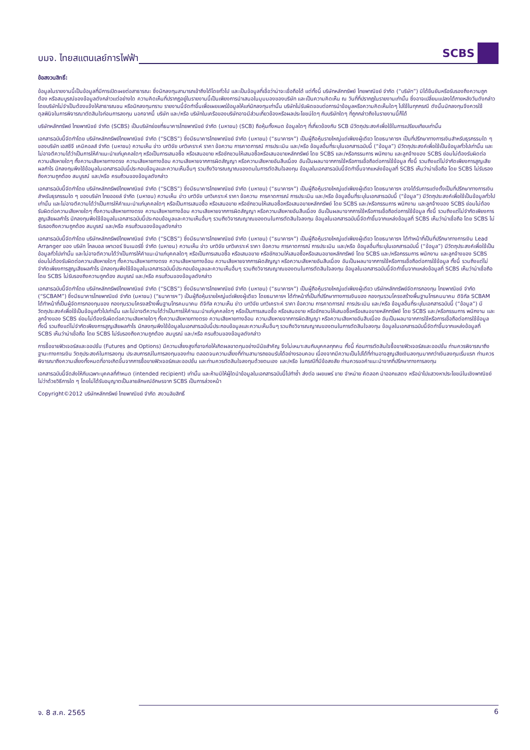บมจ. ไทยสแตนเลย์การไฟฟ้า
SCBS
ข้อสงวนสิทธิ์:
ข้อมูลในรายงานนี้เป็นข้อมูลที่มีการเปิดเผยต่อสาธารณะ ซึ่งนักลงทุนสามารถเข้าถึงได้โดยทั่วไป และเป็นข้อมูลที่เชื่อว่าน่าจะเชื่อถือได้ แต่ทั้งนี้ บริษัทหลักทรัพย์ ไทยพาณิชย์ จำกัด (“บริษัท”) มิได้ยืนยันหรือรับรองถึงความถูกต้อง หรือสมบูรณ์ของข้อมูลดังกล่าวแต่อย่างใด ความคิดเห็นที่ปรากฏอยู่ในรายงานนี้เป็นเพียงการนำเสนอในมุมมองของบริษัท และเป็นความคิดเห็น ณ วันที่ที่ปรากฏในรายงานเท่านั้น ซึ่งอาจเปลี่ยนแปลงได้ภายหลังวันดังกล่าว โดยบริษัทไม่จำเป็นต้องแจ้งให้สาธารณชน หรือนักลงทุนทราบ รายงานนี้จัดทำขึ้นเพื่อเผยแพร่ข้อมูลให้แก่นักลงทุนเท่านั้น บริษัทไม่รับผิดชอบต่อการนำข้อมูลหรือความคิดเห็นใดๆ ไปใช้ในทุกกรณี ดังนั้นนักลงทุนจึงควรใช้ดุลพินิจในการพิจารณาตัดสินใจก่อนการลงทุน นอกจากนี้ บริษัท และ/หรือ บริษัทในเครือของบริษัทอาจมีส่วนเกี่ยวข้องหรือผลประโยชน์ใดๆ กับบริษัทใดๆ ที่ถูกกล่าวถึงในรายงานนี้ก็ได้
บริษัทหลักทรัพย์ ไทยพาณิชย์ จำกัด (SCBS) เป็นบริษัทย่อยที่ธนาคารไทยพาณิชย์ จำกัด (มหาชน) (SCB) ถือหุ้นทั้งหมด ข้อมูลใดๆ ที่เกี่ยวข้องกับ SCB มีวัตถุประสงค์เพื่อใช้ในการเปรียบเทียบเท่านั้น
เอกสารฉบับนี้จัดทำโดย บริษัทหลักทรัพย์ไทยพาณิชย์ จำกัด (“SCBS”) ซึ่งมีธนาคารไทยพาณิชย์ จำกัด (มหาชน) (“ธนาคารฯ”) เป็นผู้ถือหุ้นรายใหญ่แต่เพียงผู้เดียว โดยธนาคารฯ เป็นที่ปรึกษาทางการเงินสำหรับธุรกรรมใด ๆ ของบริษัท เอสซีจี เคมิคอลส์ จำกัด (มหาชน) ความเห็น ข่าว บทวิจัย บทวิเคราะห์ ราคา ข้อความ การคาดการณ์ การประเมิน และ/หรือ ข้อมูลอื่นที่ระบุในเอกสารฉบับนี้ (“ข้อมูล”) มีวัตถุประสงค์เพื่อใช้เป็นข้อมูลทั่วไปเท่านั้น และไม่อาจตีความได้ว่าเป็นการให้คำแนะนำแก่บุคคลใดๆ หรือเป็นการเสนอซื้อ หรือเสนอขาย หรือชักชวนให้เสนอซื้อหรือเสนอขายหลักทรัพย์ โดย SCBS และ/หรือกรรมการ พนักงาน และลูกจ้างของ SCBS ย่อมไม่ต้องรับผิดต่อความเสียหายใดๆ ทั้งความเสียหายทางตรง ความเสียหายทางอ้อม ความเสียหายจากการผิดสัญญา หรือความเสียหายอันสืบเนื่อง อันเป็นผลมาจากการใช้หรือการเชื่อถือต่อการใช้ข้อมูล ทั้งนี้ รวมถึงแต่ไม่จำกัดเพียงการสูญเสียผลกำไร นักลงทุนพึงใช้ข้อมูลในเอกสารฉบับนี้ประกอบข้อมูลและความเห็นอื่นๆ รวมถึงวิจารณญาณของตนในการตัดสินใจลงทุน ข้อมูลในเอกสารฉบับนี้จัดทำขึ้นจากแหล่งข้อมูลที่ SCBS เห็นว่าน่าเชื่อถือ โดย SCBS ไม่รับรองถึงความถูกต้อง สมบูรณ์ และ/หรือ ครบถ้วนของข้อมูลดังกล่าว
เอกสารฉบับนี้จัดทำโดย บริษัทหลักทรัพย์ไทยพาณิชย์ จำกัด (“SCBS”) ซึ่งมีธนาคารไทยพาณิชย์ จำกัด (มหาชน) (“ธนาคารฯ”) เป็นผู้ถือหุ้นรายใหญ่แต่เพียงผู้เดียว โดยธนาคารฯ อาจได้รับการแต่งตั้งเป็นที่ปรึกษาทางการเงินสำหรับธุรกรรมใด ๆ ของบริษัท ไทยออยล์ จำกัด (มหาชน) ความเห็น ข่าว บทวิจัย บทวิเคราะห์ ราคา ข้อความ การคาดการณ์ การประเมิน และ/หรือ ข้อมูลอื่นที่ระบุในเอกสารฉบับนี้ (“ข้อมูล”) มีวัตถุประสงค์เพื่อใช้เป็นข้อมูลทั่วไปเท่านั้น และไม่อาจตีความได้ว่าเป็นการให้คำแนะนำแก่บุคคลใดๆ หรือเป็นการเสนอซื้อ หรือเสนอขาย หรือชักชวนให้เสนอซื้อหรือเสนอขายหลักทรัพย์ โดย SCBS และ/หรือกรรมการ พนักงาน และลูกจ้างของ SCBS ย่อมไม่ต้องรับผิดต่อความเสียหายใดๆ ทั้งความเสียหายทางตรง ความเสียหายทางอ้อม ความเสียหายจากการผิดสัญญา หรือความเสียหายอันสืบเนื่อง อันเป็นผลมาจากการใช้หรือการเชื่อถือต่อการใช้ข้อมูล ทั้งนี้ รวมถึงแต่ไม่จำกัดเพียงการสูญเสียผลกำไร นักลงทุนพึงใช้ข้อมูลในเอกสารฉบับนี้ประกอบข้อมูลและความเห็นอื่นๆ รวมถึงวิจารณญาณของตนในการตัดสินใจลงทุน ข้อมูลในเอกสารฉบับนี้จัดทำขึ้นจากแหล่งข้อมูลที่ SCBS เห็นว่าน่าเชื่อถือ โดย SCBS ไม่รับรองถึงความถูกต้อง สมบูรณ์ และ/หรือ ครบถ้วนของข้อมูลดังกล่าว
เอกสารฉบับนี้จัดทำโดย บริษัทหลักทรัพย์ไทยพาณิชย์ จำกัด (“SCBS”) ซึ่งมีธนาคารไทยพาณิชย์ จำกัด (มหาชน) (“ธนาคารฯ”) เป็นผู้ถือหุ้นรายใหญ่แต่เพียงผู้เดียว โดยธนาคารฯ ได้ทำหน้าที่เป็นที่ปรึกษาทางการเงิน Lead Arranger ของ บริษัท โกลบอล เพาเวอร์ ซินเนอร์ยี่ จำกัด (มหาชน) ความเห็น ข่าว บทวิจัย บทวิเคราะห์ ราคา ข้อความ การคาดการณ์ การประเมิน และ/หรือ ข้อมูลอื่นที่ระบุในเอกสารฉบับนี้ (“ข้อมูล”) มีวัตถุประสงค์เพื่อใช้เป็นข้อมูลทั่วไปเท่านั้น และไม่อาจตีความได้ว่าเป็นการให้คำแนะนำแก่บุคคลใดๆ หรือเป็นการเสนอซื้อ หรือเสนอขาย หรือชักชวนให้เสนอซื้อหรือเสนอขายหลักทรัพย์ โดย SCBS และ/หรือกรรมการ พนักงาน และลูกจ้างของ SCBS ย่อมไม่ต้องรับผิดต่อความเสียหายใดๆ ทั้งความเสียหายทางตรง ความเสียหายทางอ้อม ความเสียหายจากการผิดสัญญา หรือความเสียหายอันสืบเนื่อง อันเป็นผลมาจากการใช้หรือการเชื่อถือต่อการใช้ข้อมูล ทั้งนี้ รวมถึงแต่ไม่จำกัดเพียงการสูญเสียผลกำไร นักลงทุนพึงใช้ข้อมูลในเอกสารฉบับนี้ประกอบข้อมูลและความเห็นอื่นๆ รวมถึงวิจารณญาณของตนในการตัดสินใจลงทุน ข้อมูลในเอกสารฉบับนี้จัดทำขึ้นจากแหล่งข้อมูลที่ SCBS เห็นว่าน่าเชื่อถือ โดย SCBS ไม่รับรองถึงความถูกต้อง สมบูรณ์ และ/หรือ ครบถ้วนของข้อมูลดังกล่าว
เอกสารฉบับนี้จัดทำโดย บริษัทหลักทรัพย์ไทยพาณิชย์ จำกัด (“SCBS”) ซึ่งมีธนาคารไทยพาณิชย์ จำกัด (มหาชน) (“ธนาคารฯ”) เป็นผู้ถือหุ้นรายใหญ่แต่เพียงผู้เดียว บริษัทหลักทรัพย์จัดการกองทุน ไทยพาณิชย์ จำกัด (“SCBAM”) ซึ่งมีธนาคารไทยพาณิชย์ จำกัด (มหาชน) (“ธนาคารฯ”) เป็นผู้ถือหุ้นรายใหญ่แต่เพียงผู้เดียว โดยธนาคารฯ ได้ทำหน้าที่เป็นที่ปรึกษาทางการเงินของ กองทุนรวมโครงสร้างพื้นฐานโทรคมนาคม ดิจิทัล SCBAM ได้ทำหน้าที่เป็นผู้จัดการกองทุนของ กองทุนรวมโครงสร้างพื้นฐานโทรคมนาคม ดิจิทัล ความเห็น ข่าว บทวิจัย บทวิเคราะห์ ราคา ข้อความ การคาดการณ์ การประเมิน และ/หรือ ข้อมูลอื่นที่ระบุในเอกสารฉบับนี้ (“ข้อมูล”) มีวัตถุประสงค์เพื่อใช้เป็นข้อมูลทั่วไปเท่านั้น และไม่อาจตีความได้ว่าเป็นการให้คำแนะนำแก่บุคคลใดๆ หรือเป็นการเสนอซื้อ หรือเสนอขาย หรือชักชวนให้เสนอซื้อหรือเสนอขายหลักทรัพย์ โดย SCBS และ/หรือกรรมการ พนักงาน และลูกจ้างของ SCBS ย่อมไม่ต้องรับผิดต่อความเสียหายใดๆ ทั้งความเสียหายทางตรง ความเสียหายทางอ้อม ความเสียหายจากการผิดสัญญา หรือความเสียหายอันสืบเนื่อง อันเป็นผลมาจากการใช้หรือการเชื่อถือต่อการใช้ข้อมูล ทั้งนี้ รวมถึงแต่ไม่จำกัดเพียงการสูญเสียผลกำไร นักลงทุนพึงใช้ข้อมูลในเอกสารฉบับนี้ประกอบข้อมูลและความเห็นอื่นๆ รวมถึงวิจารณญาณของตนในการตัดสินใจลงทุน ข้อมูลในเอกสารฉบับนี้จัดทำขึ้นจากแหล่งข้อมูลที่ SCBS เห็นว่าน่าเชื่อถือ โดย SCBS ไม่รับรองถึงความถูกต้อง สมบูรณ์ และ/หรือ ครบถ้วนของข้อมูลดังกล่าว
การซื้อขายฟิวเจอร์สและออปชั่น (Futures and Options) มีความเสี่ยงสูงที่อาจก่อให้เกิดผลขาดทุนอย่างมีนัยสำคัญ จึงไม่เหมาะสมกับบุคคลทุกคน ทั้งนี้ ก่อนการตัดสินใจซื้อขายฟิวเจอร์สและออปชั่น ท่านควรพิจารณาถึงฐานะทางการเงิน วัตถุประสงค์ในการลงทุน ประสบการณ์ในการลงทุนของท่าน ตลอดจนความเสี่ยงที่ท่านสามารถยอมรับได้อย่างรอบคอบ เนื่องจากมีความเป็นไปได้ที่ท่านอาจสูญเสียเงินลงทุนมากกว่าเงินลงทุนเริ่มแรก ท่านควรพิจารณาถึงความเสี่ยงทั้งหมดที่อาจเกิดขึ้นจากการซื้อขายฟิวเจอร์สและออปชั่น และท่านควรตัดสินใจลงทุนด้วยตนเอง และ/หรือ ในกรณีที่มีข้อสงสัย ท่านควรขอคำแนะนำจากที่ปรึกษาทางการลงทุน
เอกสารฉบับนี้จัดส่งให้กับเฉพาะบุคคลที่กำหนด (intended recipient) เท่านั้น และห้ามมิให้ผู้ใดนำข้อมูลในเอกสารฉบับนี้ไปทำซ้ำ ส่งต่อ เผยแพร่ ขาย จำหน่าย คัดลอก นำออกแสดง หรือนำไปแสวงหาประโยชน์ในเชิงพาณิชย์ ไม่ว่าด้วยวิธีการใด ๆ โดยไม่ได้รับอนุญาตเป็นลายลักษณ์อักษรจาก SCBS เป็นการล่วงหน้า
Copyright©2012 บริษัทหลักทรัพย์ ไทยพาณิชย์ จำกัด สงวนลิขสิทธิ์
จ. 8 ส.ค. 2565 6